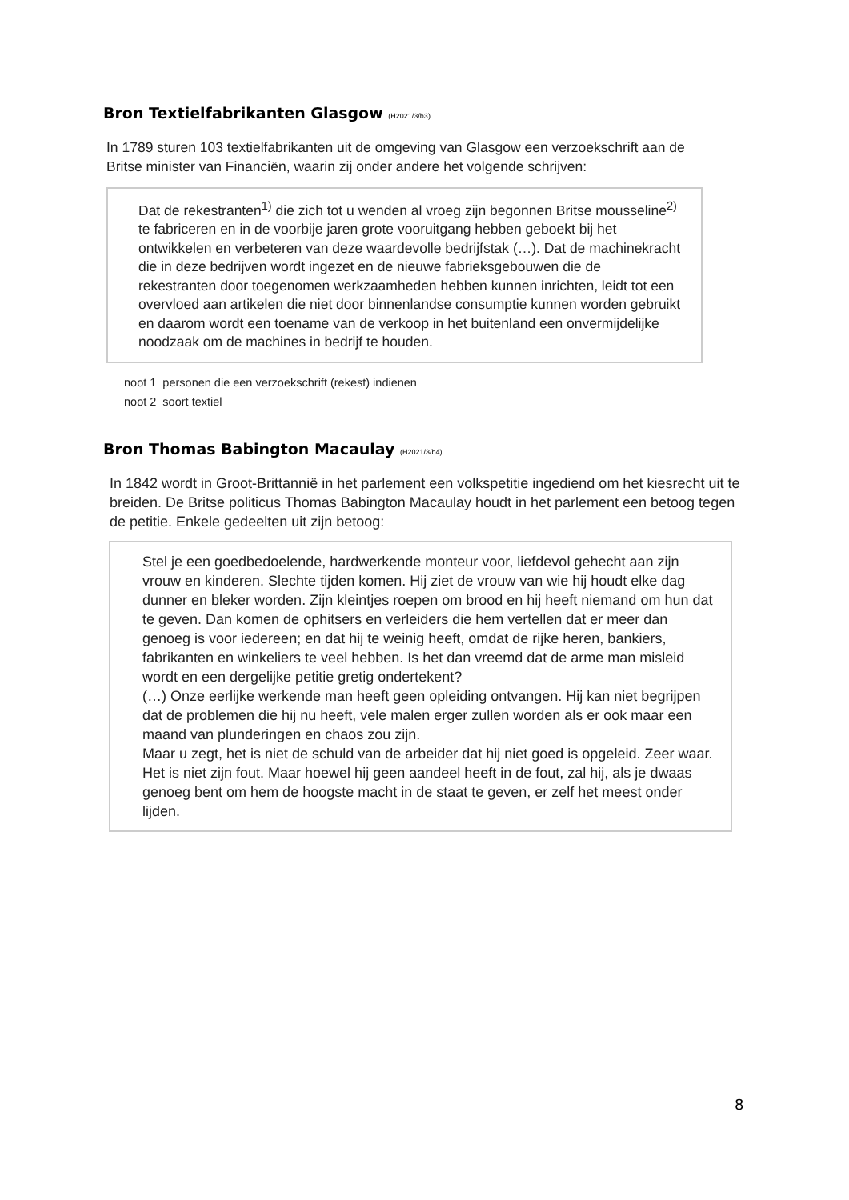Bron Textielfabrikanten Glasgow (H2021/3/b3)
In 1789 sturen 103 textielfabrikanten uit de omgeving van Glasgow een verzoekschrift aan de Britse minister van Financiën, waarin zij onder andere het volgende schrijven:
Dat de rekestranten<sup>1)</sup> die zich tot u wenden al vroeg zijn begonnen Britse mousseline<sup>2)</sup> te fabriceren en in de voorbije jaren grote vooruitgang hebben geboekt bij het ontwikkelen en verbeteren van deze waardevolle bedrijfstak (…). Dat de machinekracht die in deze bedrijven wordt ingezet en de nieuwe fabrieksgebouwen die de rekestranten door toegenomen werkzaamheden hebben kunnen inrichten, leidt tot een overvloed aan artikelen die niet door binnenlandse consumptie kunnen worden gebruikt en daarom wordt een toename van de verkoop in het buitenland een onvermijdelijke noodzaak om de machines in bedrijf te houden.
noot 1 personen die een verzoekschrift (rekest) indienen
noot 2 soort textiel
Bron Thomas Babington Macaulay (H2021/3/b4)
In 1842 wordt in Groot-Brittannië in het parlement een volkspetitie ingediend om het kiesrecht uit te breiden. De Britse politicus Thomas Babington Macaulay houdt in het parlement een betoog tegen de petitie. Enkele gedeelten uit zijn betoog:
Stel je een goedbedoelende, hardwerkende monteur voor, liefdevol gehecht aan zijn vrouw en kinderen. Slechte tijden komen. Hij ziet de vrouw van wie hij houdt elke dag dunner en bleker worden. Zijn kleintjes roepen om brood en hij heeft niemand om hun dat te geven. Dan komen de ophitsers en verleiders die hem vertellen dat er meer dan genoeg is voor iedereen; en dat hij te weinig heeft, omdat de rijke heren, bankiers, fabrikanten en winkeliers te veel hebben. Is het dan vreemd dat de arme man misleid wordt en een dergelijke petitie gretig ondertekent?
(…) Onze eerlijke werkende man heeft geen opleiding ontvangen. Hij kan niet begrijpen dat de problemen die hij nu heeft, vele malen erger zullen worden als er ook maar een maand van plunderingen en chaos zou zijn.
Maar u zegt, het is niet de schuld van de arbeider dat hij niet goed is opgeleid. Zeer waar. Het is niet zijn fout. Maar hoewel hij geen aandeel heeft in de fout, zal hij, als je dwaas genoeg bent om hem de hoogste macht in de staat te geven, er zelf het meest onder lijden.
8